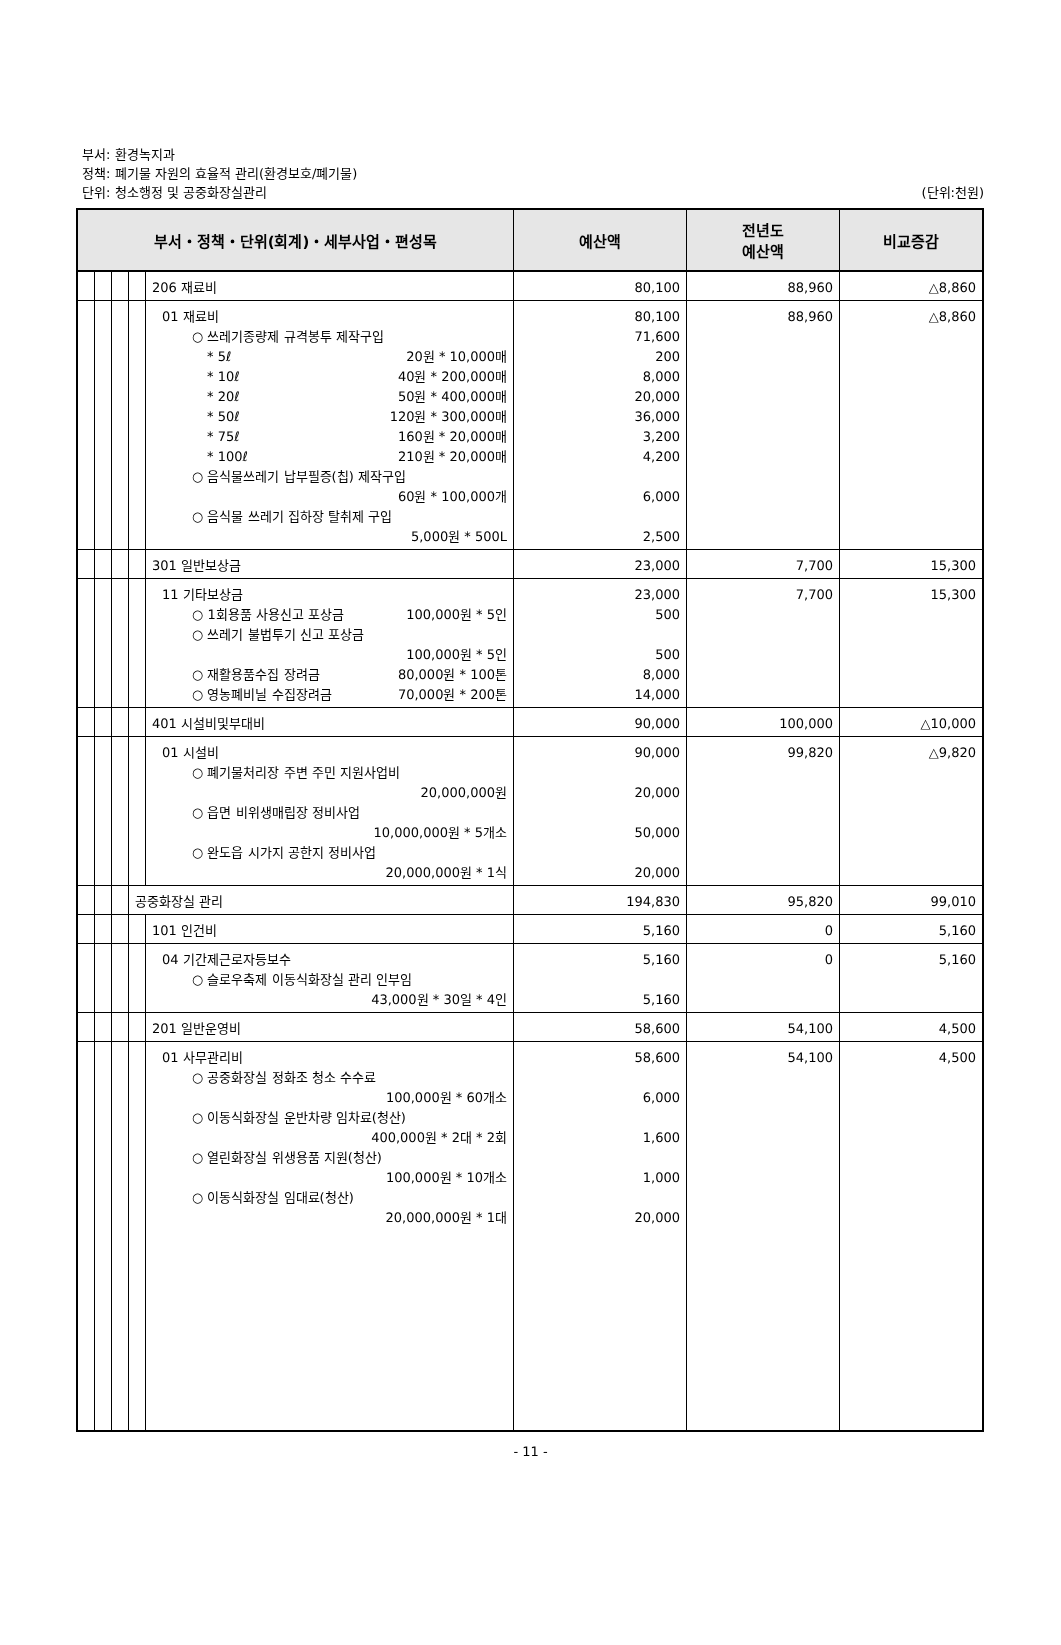부서: 환경녹지과
정책: 폐기물 자원의 효율적 관리(환경보호/폐기물)
단위: 청소행정 및 공중화장실관리
(단위:천원)
| 부서・정책・단위(회계)・세부사업・편성목 | | | | | 예산액 | 전년도 예산액 | 비교증감 |
| --- | --- | --- | --- | --- | --- | --- | --- |
| | | | | 206 재료비 | 80,100 | 88,960 | △8,860 |
| | | | | 01 재료비 ○ 쓰레기종량제 규격봉투 제작구입 * 5ℓ 20원 * 10,000매 * 10ℓ 40원 * 200,000매 * 20ℓ 50원 * 400,000매 * 50ℓ 120원 * 300,000매 * 75ℓ 160원 * 20,000매 * 100ℓ 210원 * 20,000매 ○ 음식물쓰레기 납부필증(칩) 제작구입 60원 * 100,000개 ○ 음식물 쓰레기 집하장 탈취제 구입 5,000원 * 500L | 80,100 71,600 200 8,000 20,000 36,000 3,200 4,200 6,000 2,500 | 88,960 | △8,860 |
| | | | | 301 일반보상금 | 23,000 | 7,700 | 15,300 |
| | | | | 11 기타보상금 ○ 1회용품 사용신고 포상금 100,000원 * 5인 ○ 쓰레기 불법투기 신고 포상금 100,000원 * 5인 ○ 재활용품수집 장려금 80,000원 * 100톤 ○ 영농폐비닐 수집장려금 70,000원 * 200톤 | 23,000 500 500 8,000 14,000 | 7,700 | 15,300 |
| | | | | 401 시설비및부대비 | 90,000 | 100,000 | △10,000 |
| | | | | 01 시설비 ○ 폐기물처리장 주변 주민 지원사업비 20,000,000원 ○ 읍면 비위생매립장 정비사업 10,000,000원 * 5개소 ○ 완도읍 시가지 공한지 정비사업 20,000,000원 * 1식 | 90,000 20,000 50,000 20,000 | 99,820 | △9,820 |
| | | | 공중화장실 관리 | | 194,830 | 95,820 | 99,010 |
| | | | | 101 인건비 | 5,160 | 0 | 5,160 |
| | | | | 04 기간제근로자등보수 ○ 슬로우축제 이동식화장실 관리 인부임 43,000원 * 30일 * 4인 | 5,160 5,160 | 0 | 5,160 |
| | | | | 201 일반운영비 | 58,600 | 54,100 | 4,500 |
| | | | | 01 사무관리비 ○ 공중화장실 정화조 청소 수수료 100,000원 * 60개소 ○ 이동식화장실 운반차량 임차료(청산) 400,000원 * 2대 * 2회 ○ 열린화장실 위생용품 지원(청산) 100,000원 * 10개소 ○ 이동식화장실 임대료(청산) 20,000,000원 * 1대 | 58,600 6,000 1,600 1,000 20,000 | 54,100 | 4,500 |
- 11 -